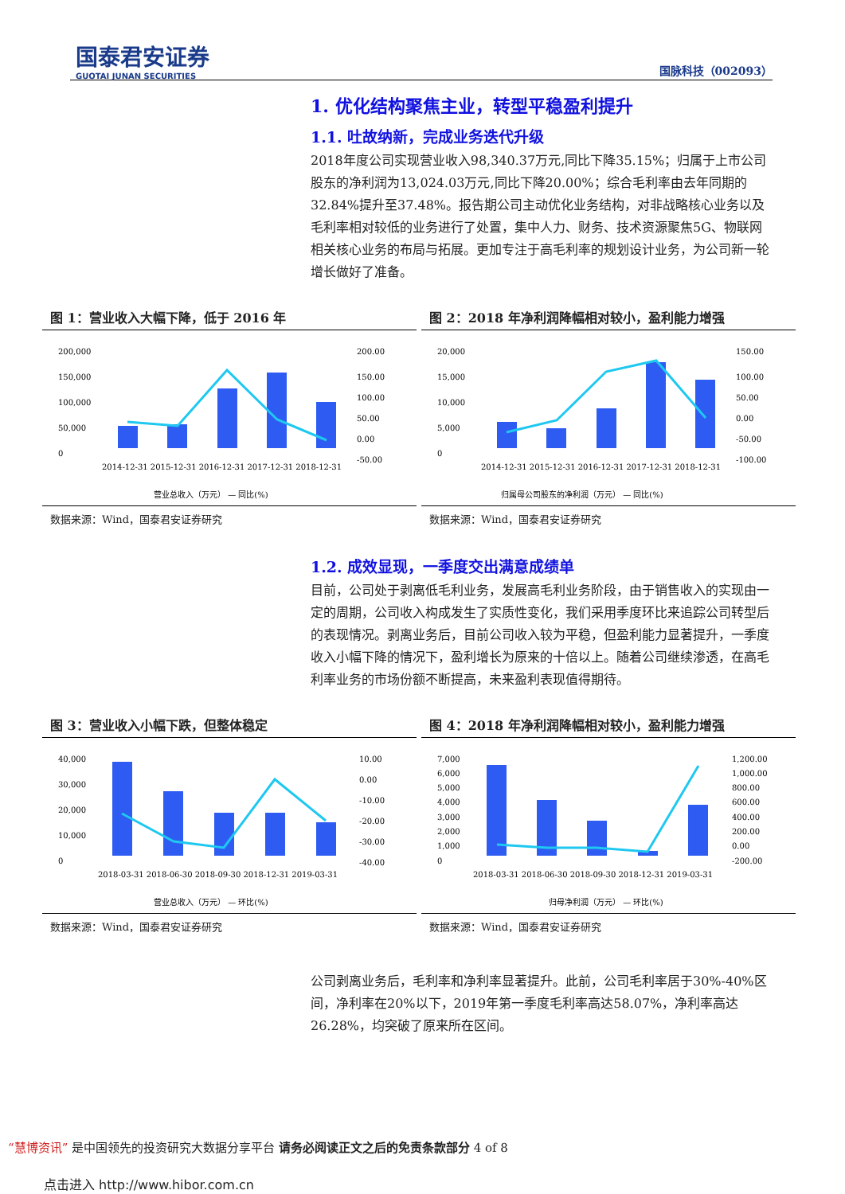国泰君安证券
GUOTAI JUNAN SECURITIES
国脉科技（002093）
1. 优化结构聚焦主业，转型平稳盈利提升
1.1. 吐故纳新，完成业务迭代升级
2018年度公司实现营业收入98,340.37万元,同比下降35.15%；归属于上市公司股东的净利润为13,024.03万元,同比下降20.00%；综合毛利率由去年同期的32.84%提升至37.48%。报告期公司主动优化业务结构，对非战略核心业务以及毛利率相对较低的业务进行了处置，集中人力、财务、技术资源聚焦5G、物联网相关核心业务的布局与拓展。更加专注于高毛利率的规划设计业务，为公司新一轮增长做好了准备。
图 1：营业收入大幅下降，低于 2016 年
200,000
150,000
100,000
50,000
0
200.00
150.00
100.00
50.00
0.00
-50.00
2014-12-31 2015-12-31 2016-12-31 2017-12-31 2018-12-31
营业总收入（万元） — 同比(%)
数据来源：Wind，国泰君安证券研究
图 2：2018 年净利润降幅相对较小，盈利能力增强
20,000
15,000
10,000
5,000
0
150.00
100.00
50.00
0.00
-50.00
-100.00
2014-12-31 2015-12-31 2016-12-31 2017-12-31 2018-12-31
归属母公司股东的净利润（万元） — 同比(%)
数据来源：Wind，国泰君安证券研究
1.2. 成效显现，一季度交出满意成绩单
目前，公司处于剥离低毛利业务，发展高毛利业务阶段，由于销售收入的实现由一定的周期，公司收入构成发生了实质性变化，我们采用季度环比来追踪公司转型后的表现情况。剥离业务后，目前公司收入较为平稳，但盈利能力显著提升，一季度收入小幅下降的情况下，盈利增长为原来的十倍以上。随着公司继续渗透，在高毛利率业务的市场份额不断提高，未来盈利表现值得期待。
图 3：营业收入小幅下跌，但整体稳定
40,000
30,000
20,000
10,000
0
10.00
0.00
-10.00
-20.00
-30.00
-40.00
2018-03-31 2018-06-30 2018-09-30 2018-12-31 2019-03-31
营业总收入（万元） — 环比(%)
数据来源：Wind，国泰君安证券研究
图 4：2018 年净利润降幅相对较小，盈利能力增强
7,000
6,000
5,000
4,000
3,000
2,000
1,000
0
1,200.00
1,000.00
800.00
600.00
400.00
200.00
0.00
-200.00
2018-03-31 2018-06-30 2018-09-30 2018-12-31 2019-03-31
归母净利润（万元） — 环比(%)
数据来源：Wind，国泰君安证券研究
公司剥离业务后，毛利率和净利率显著提升。此前，公司毛利率居于30%-40%区间，净利率在20%以下，2019年第一季度毛利率高达58.07%，净利率高达26.28%，均突破了原来所在区间。
“慧博资讯” 是中国领先的投资研究大数据分享平台 请务必阅读正文之后的免责条款部分 4 of 8
点击进入 http://www.hibor.com.cn